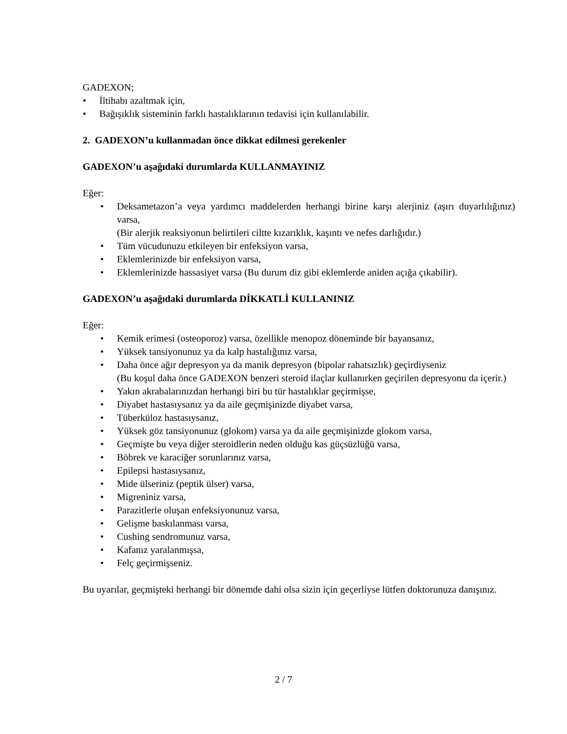GADEXON;
• İltihabı azaltmak için,
• Bağışıklık sisteminin farklı hastalıklarının tedavisi için kullanılabilir.
2. GADEXON’u kullanmadan önce dikkat edilmesi gerekenler
GADEXON’u aşağıdaki durumlarda KULLANMAYINIZ
Eğer:
• Deksametazon’a veya yardımcı maddelerden herhangi birine karşı alerjiniz (aşırı duyarlılığınız) varsa,
(Bir alerjik reaksiyonun belirtileri ciltte kızarıklık, kaşıntı ve nefes darlığıdır.)
• Tüm vücudunuzu etkileyen bir enfeksiyon varsa,
• Eklemlerinizde bir enfeksiyon varsa,
• Eklemlerinizde hassasiyet varsa (Bu durum diz gibi eklemlerde aniden açığa çıkabilir).
GADEXON’u aşağıdaki durumlarda DİKKATLİ KULLANINIZ
Eğer:
• Kemik erimesi (osteoporoz) varsa, özellikle menopoz döneminde bir bayansanız,
• Yüksek tansiyonunuz ya da kalp hastalığınız varsa,
• Daha önce ağır depresyon ya da manik depresyon (bipolar rahatsızlık) geçirdiyseniz
(Bu koşul daha önce GADEXON benzeri steroid ilaçlar kullanırken geçirilen depresyonu da içerir.)
• Yakın akrabalarınızdan herhangi biri bu tür hastalıklar geçirmişse,
• Diyabet hastasıysanız ya da aile geçmişinizde diyabet varsa,
• Tüberküloz hastasıysanız,
• Yüksek göz tansiyonunuz (glokom) varsa ya da aile geçmişinizde glokom varsa,
• Geçmişte bu veya diğer steroidlerin neden olduğu kas güçsüzlüğü varsa,
• Böbrek ve karaciğer sorunlarınız varsa,
• Epilepsi hastasıysanız,
• Mide ülseriniz (peptik ülser) varsa,
• Migreniniz varsa,
• Parazitlerle oluşan enfeksiyonunuz varsa,
• Gelişme baskılanması varsa,
• Cushing sendromunuz varsa,
• Kafanız yaralanmışsa,
• Felç geçirmişseniz.
Bu uyarılar, geçmişteki herhangi bir dönemde dahi olsa sizin için geçerliyse lütfen doktorunuza danışınız.
2 / 7